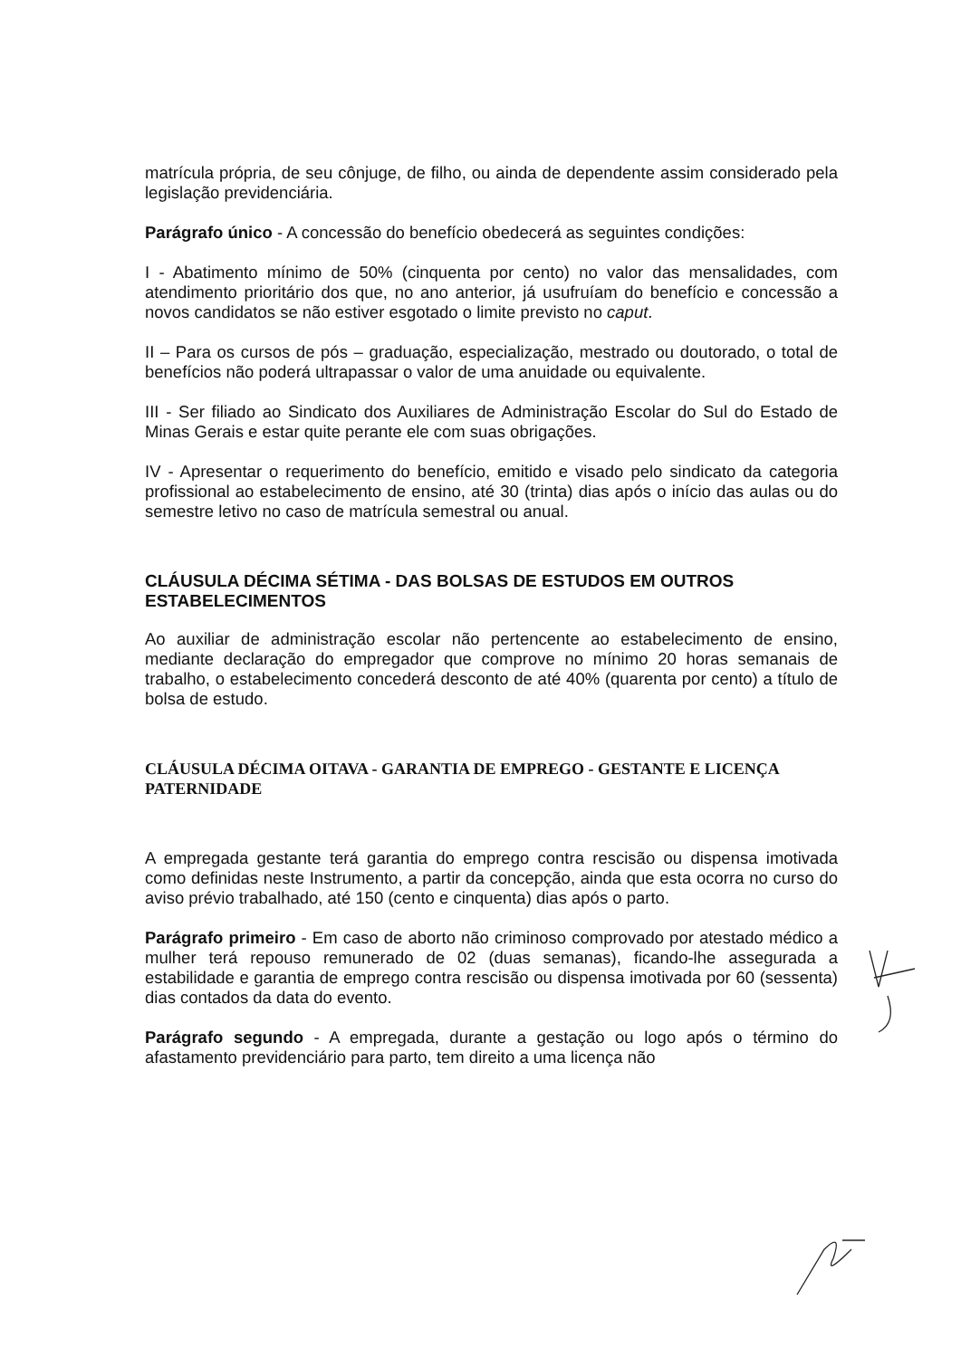matrícula própria, de seu cônjuge, de filho, ou ainda de dependente assim considerado pela legislação previdenciária.
Parágrafo único - A concessão do benefício obedecerá as seguintes condições:
I - Abatimento mínimo de 50% (cinquenta por cento) no valor das mensalidades, com atendimento prioritário dos que, no ano anterior, já usufruíam do benefício e concessão a novos candidatos se não estiver esgotado o limite previsto no caput.
II – Para os cursos de pós – graduação, especialização, mestrado ou doutorado, o total de benefícios não poderá ultrapassar o valor de uma anuidade ou equivalente.
III - Ser filiado ao Sindicato dos Auxiliares de Administração Escolar do Sul do Estado de Minas Gerais e estar quite perante ele com suas obrigações.
IV - Apresentar o requerimento do benefício, emitido e visado pelo sindicato da categoria profissional ao estabelecimento de ensino, até 30 (trinta) dias após o início das aulas ou do semestre letivo no caso de matrícula semestral ou anual.
CLÁUSULA DÉCIMA SÉTIMA - DAS BOLSAS DE ESTUDOS EM OUTROS ESTABELECIMENTOS
Ao auxiliar de administração escolar não pertencente ao estabelecimento de ensino, mediante declaração do empregador que comprove no mínimo 20 horas semanais de trabalho, o estabelecimento concederá desconto de até 40% (quarenta por cento) a título de bolsa de estudo.
CLÁUSULA DÉCIMA OITAVA - GARANTIA DE EMPREGO - GESTANTE E LICENÇA PATERNIDADE
A empregada gestante terá garantia do emprego contra rescisão ou dispensa imotivada como definidas neste Instrumento, a partir da concepção, ainda que esta ocorra no curso do aviso prévio trabalhado, até 150 (cento e cinquenta) dias após o parto.
Parágrafo primeiro - Em caso de aborto não criminoso comprovado por atestado médico a mulher terá repouso remunerado de 02 (duas semanas), ficando-lhe assegurada a estabilidade e garantia de emprego contra rescisão ou dispensa imotivada por 60 (sessenta) dias contados da data do evento.
Parágrafo segundo - A empregada, durante a gestação ou logo após o término do afastamento previdenciário para parto, tem direito a uma licença não